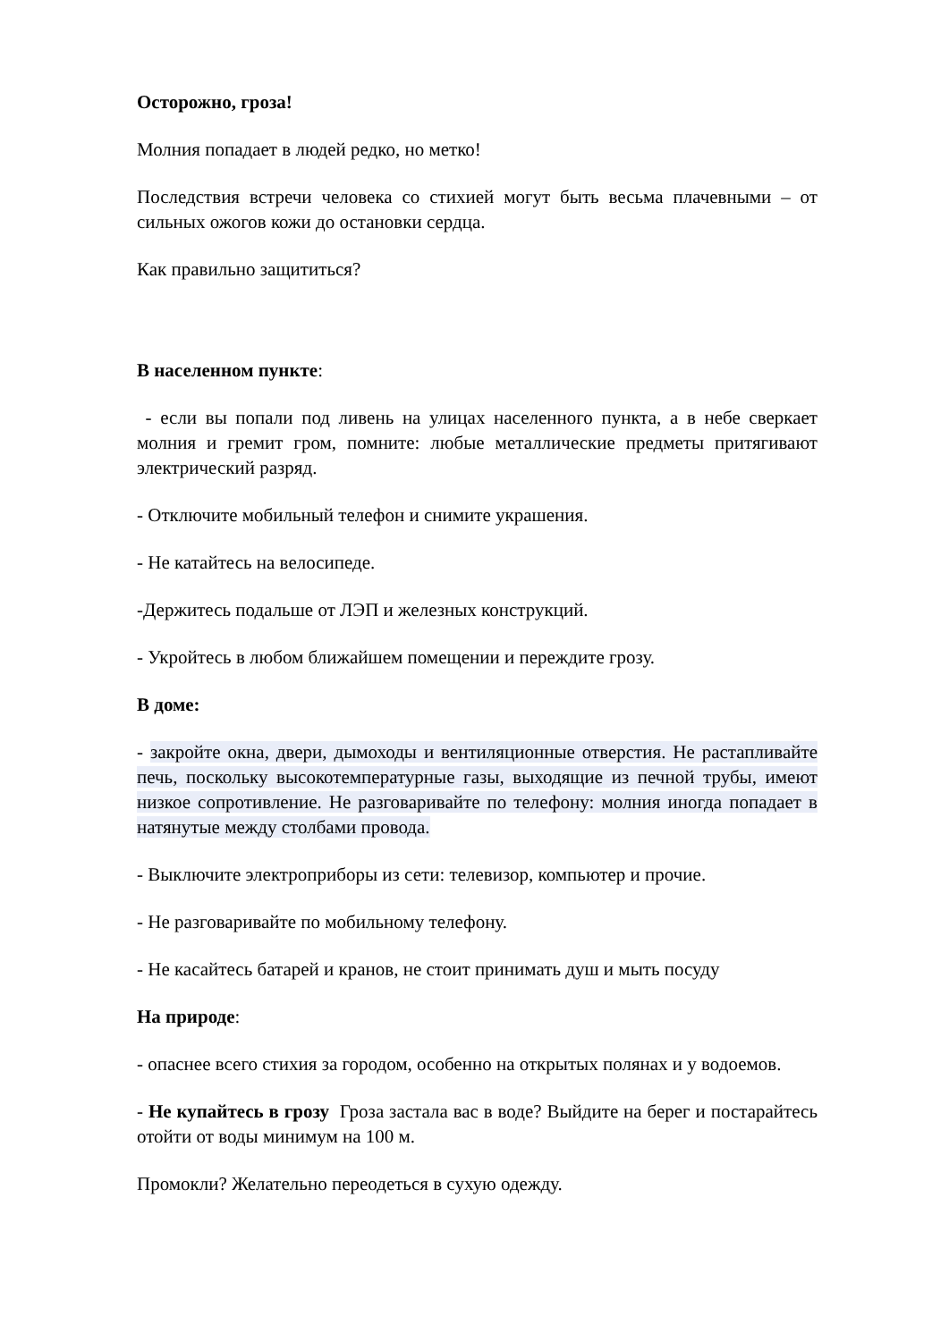Осторожно, гроза!
Молния попадает в людей редко, но метко!
Последствия встречи человека со стихией могут быть весьма плачевными – от сильных ожогов кожи до остановки сердца.
Как правильно защититься?
В населенном пункте:
- если вы попали под ливень на улицах населенного пункта, а в небе сверкает молния и гремит гром, помните: любые металлические предметы притягивают электрический разряд.
- Отключите мобильный телефон и снимите украшения.
- Не катайтесь на велосипеде.
-Держитесь подальше от ЛЭП и железных конструкций.
- Укройтесь в любом ближайшем помещении и переждите грозу.
В доме:
- закройте окна, двери, дымоходы и вентиляционные отверстия. Не растапливайте печь, поскольку высокотемпературные газы, выходящие из печной трубы, имеют низкое сопротивление. Не разговаривайте по телефону: молния иногда попадает в натянутые между столбами провода.
- Выключите электроприборы из сети: телевизор, компьютер и прочие.
- Не разговаривайте по мобильному телефону.
- Не касайтесь батарей и кранов, не стоит принимать душ и мыть посуду
На природе:
- опаснее всего стихия за городом, особенно на открытых полянах и у водоемов.
- Не купайтесь в грозу Гроза застала вас в воде? Выйдите на берег и постарайтесь отойти от воды минимум на 100 м.
Промокли? Желательно переодеться в сухую одежду.